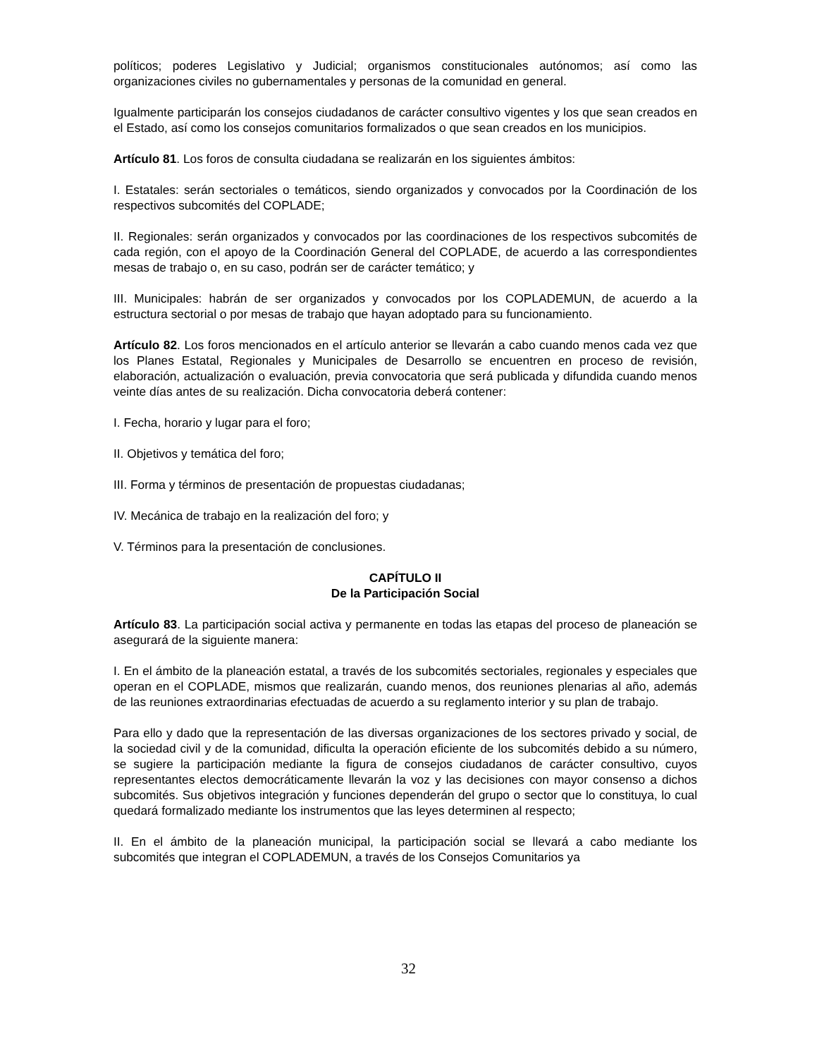políticos; poderes Legislativo y Judicial; organismos constitucionales autónomos; así como las organizaciones civiles no gubernamentales y personas de la comunidad en general.
Igualmente participarán los consejos ciudadanos de carácter consultivo vigentes y los que sean creados en el Estado, así como los consejos comunitarios formalizados o que sean creados en los municipios.
Artículo 81. Los foros de consulta ciudadana se realizarán en los siguientes ámbitos:
I. Estatales: serán sectoriales o temáticos, siendo organizados y convocados por la Coordinación de los respectivos subcomités del COPLADE;
II. Regionales: serán organizados y convocados por las coordinaciones de los respectivos subcomités de cada región, con el apoyo de la Coordinación General del COPLADE, de acuerdo a las correspondientes mesas de trabajo o, en su caso, podrán ser de carácter temático; y
III. Municipales: habrán de ser organizados y convocados por los COPLADEMUN, de acuerdo a la estructura sectorial o por mesas de trabajo que hayan adoptado para su funcionamiento.
Artículo 82. Los foros mencionados en el artículo anterior se llevarán a cabo cuando menos cada vez que los Planes Estatal, Regionales y Municipales de Desarrollo se encuentren en proceso de revisión, elaboración, actualización o evaluación, previa convocatoria que será publicada y difundida cuando menos veinte días antes de su realización. Dicha convocatoria deberá contener:
I. Fecha, horario y lugar para el foro;
II. Objetivos y temática del foro;
III. Forma y términos de presentación de propuestas ciudadanas;
IV. Mecánica de trabajo en la realización del foro; y
V. Términos para la presentación de conclusiones.
CAPÍTULO II
De la Participación Social
Artículo 83. La participación social activa y permanente en todas las etapas del proceso de planeación se asegurará de la siguiente manera:
I. En el ámbito de la planeación estatal, a través de los subcomités sectoriales, regionales y especiales que operan en el COPLADE, mismos que realizarán, cuando menos, dos reuniones plenarias al año, además de las reuniones extraordinarias efectuadas de acuerdo a su reglamento interior y su plan de trabajo.
Para ello y dado que la representación de las diversas organizaciones de los sectores privado y social, de la sociedad civil y de la comunidad, dificulta la operación eficiente de los subcomités debido a su número, se sugiere la participación mediante la figura de consejos ciudadanos de carácter consultivo, cuyos representantes electos democráticamente llevarán la voz y las decisiones con mayor consenso a dichos subcomités. Sus objetivos integración y funciones dependerán del grupo o sector que lo constituya, lo cual quedará formalizado mediante los instrumentos que las leyes determinen al respecto;
II. En el ámbito de la planeación municipal, la participación social se llevará a cabo mediante los subcomités que integran el COPLADEMUN, a través de los Consejos Comunitarios ya
32